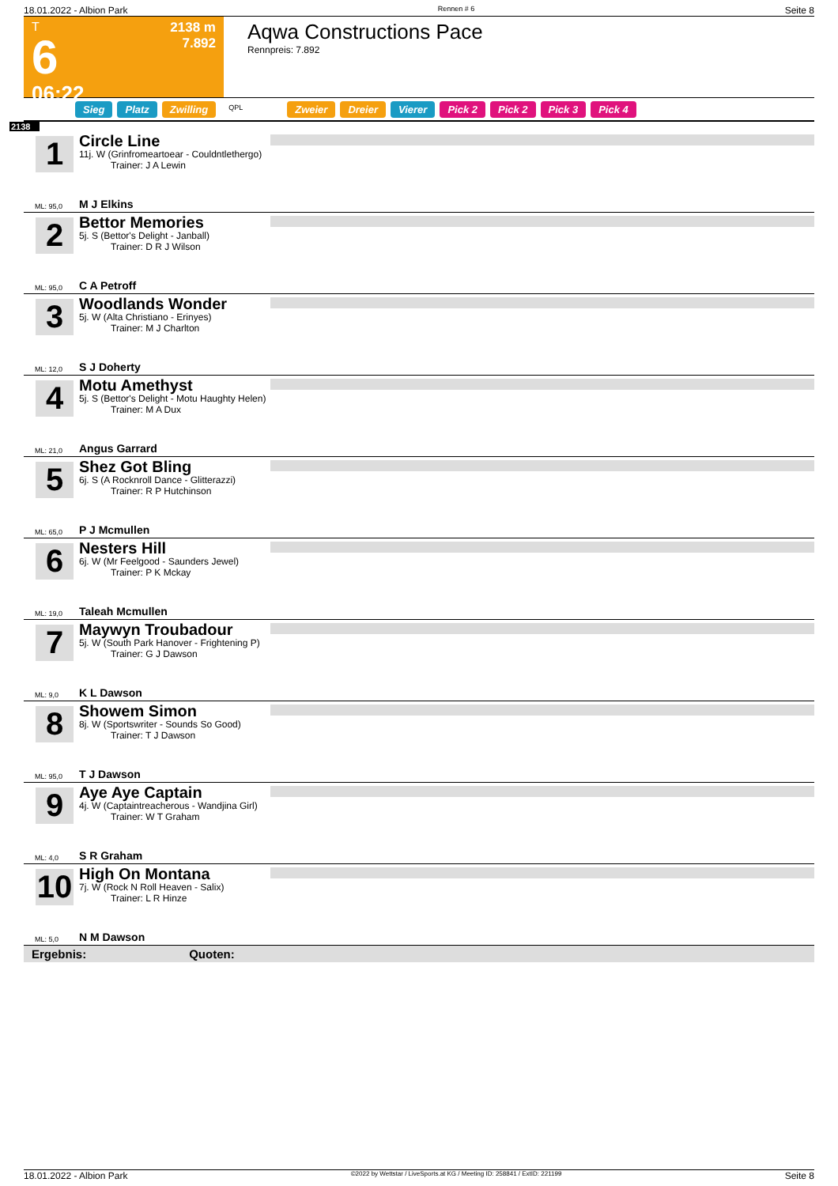18.01.2022 - Albion Park Rennen # 6 Seite 8
T
6
06:22
2138 m
7.892
Aqwa Constructions Pace
Rennpreis: 7.892
Sieg Platz Zwilling QPL Zweier Dreier Vierer Pick 2 Pick 2 Pick 3 Pick 4
2138
1
ML: 95,0
Circle Line
11j. W (Grinfromeartoear - Couldntlethergo)
Trainer: J A Lewin
M J Elkins
2
ML: 95,0
Bettor Memories
5j. S (Bettor's Delight - Janball)
Trainer: D R J Wilson
C A Petroff
3
ML: 12,0
Woodlands Wonder
5j. W (Alta Christiano - Erinyes)
Trainer: M J Charlton
S J Doherty
4
ML: 21,0
Motu Amethyst
5j. S (Bettor's Delight - Motu Haughty Helen)
Trainer: M A Dux
Angus Garrard
5
ML: 65,0
Shez Got Bling
6j. S (A Rocknroll Dance - Glitterazzi)
Trainer: R P Hutchinson
P J Mcmullen
6
ML: 19,0
Nesters Hill
6j. W (Mr Feelgood - Saunders Jewel)
Trainer: P K Mckay
Taleah Mcmullen
7
ML: 9,0
Maywyn Troubadour
5j. W (South Park Hanover - Frightening P)
Trainer: G J Dawson
K L Dawson
8
ML: 95,0
Showem Simon
8j. W (Sportswriter - Sounds So Good)
Trainer: T J Dawson
T J Dawson
9
ML: 4,0
Aye Aye Captain
4j. W (Captaintreacherous - Wandjina Girl)
Trainer: W T Graham
S R Graham
10
ML: 5,0
High On Montana
7j. W (Rock N Roll Heaven - Salix)
Trainer: L R Hinze
N M Dawson
Ergebnis: Quoten:
18.01.2022 - Albion Park ©2022 by Wettstar / LiveSports.at KG / Meeting ID: 258841 / ExtID: 221199 Seite 8